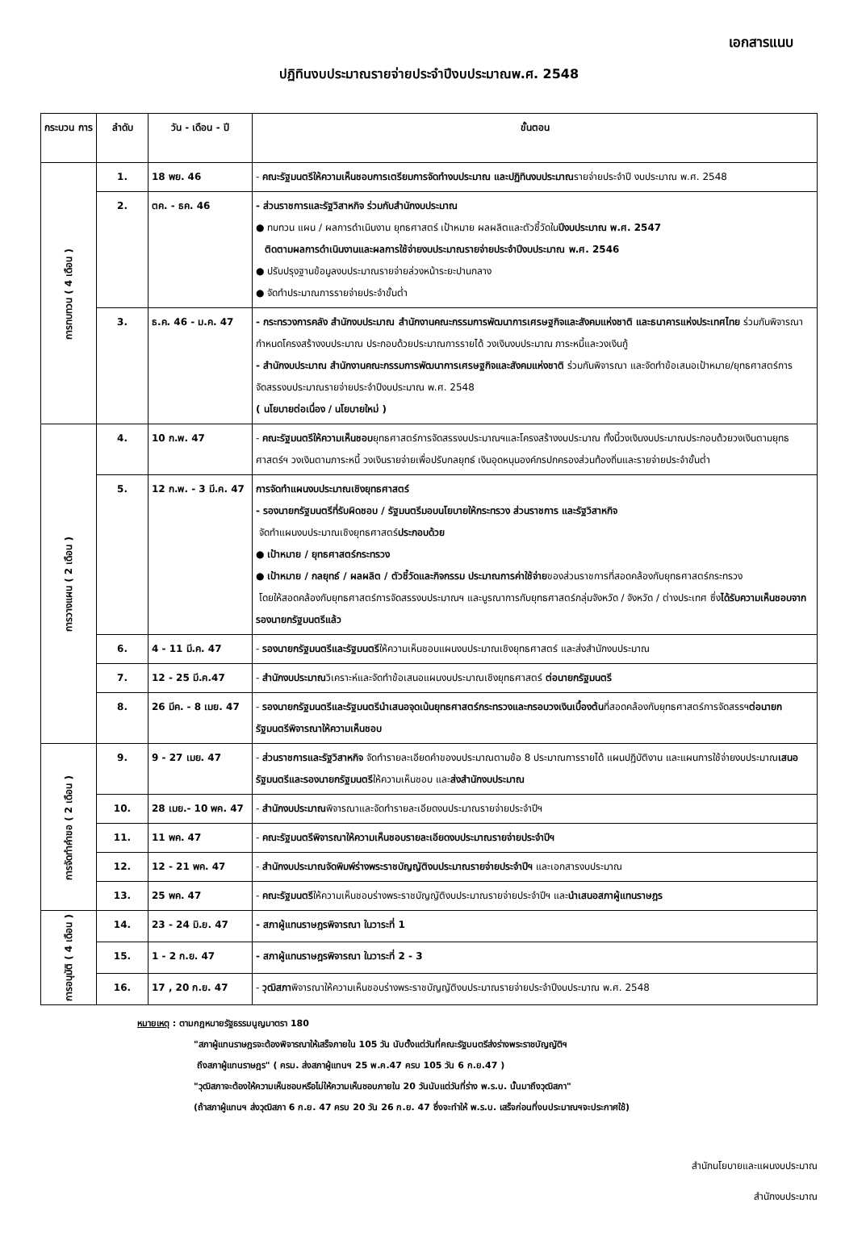เอกสารแนบ
ปฏิทินงบประมาณรายจ่ายประจำปีงบประมาณพ.ศ. 2548
| กระบวน การ | ลำดับ | วัน - เดือน - ปี | ขั้นตอน |
| --- | --- | --- | --- |
| การทบทวน ( 4 เดือน ) | 1. | 18 พย. 46 | - คณะรัฐมนตรีให้ความเห็นชอบการเตรียมการจัดทำงบประมาณ และปฏิทินงบประมาณ รายจ่ายประจำปี งบประมาณ พ.ศ. 2548 |
| | 2. | ตค. - ธค. 46 | - ส่วนราชการและรัฐวิสาหกิจ ร่วมกับสำนักงบประมาณ ● ทบทวน แผน / ผลการดำเนินงาน ยุทธศาสตร์ เป้าหมาย ผลผลิตและตัวชี้วัดใน ปีงบประมาณ พ.ศ. 2547 ติดตามผลการดำเนินงานและผลการใช้จ่ายงบประมาณรายจ่ายประจำปีงบประมาณ พ.ศ. 2546 ● ปรับปรุงฐานข้อมูลงบประมาณรายจ่ายล่วงหน้าระยะปานกลาง ● จัดทำประมาณการรายจ่ายประจำขั้นต่ำ |
| | 3. | ธ.ค. 46 - ม.ค. 47 | - กระทรวงการคลัง สำนักงบประมาณ สำนักงานคณะกรรมการพัฒนาการเศรษฐกิจและสังคมแห่งชาติ และธนาคารแห่งประเทศไทย ร่วมกันพิจารณากำหนดโครงสร้างงบประมาณ ประกอบด้วยประมาณการรายได้ วงเงินงบประมาณ ภาระหนี้และวงเงินกู้ - สำนักงบประมาณ สำนักงานคณะกรรมการพัฒนาการเศรษฐกิจและสังคมแห่งชาติ ร่วมกันพิจารณา และจัดทำข้อเสนอเป้าหมาย/ยุทธศาสตร์การจัดสรรงบประมาณรายจ่ายประจำปีงบประมาณ พ.ศ. 2548 ( นโยบายต่อเนื่อง / นโยบายใหม่ ) |
| การวางแผน ( 2 เดือน ) | 4. | 10 ก.พ. 47 | - คณะรัฐมนตรีให้ความเห็นชอบ ยุทธศาสตร์การจัดสรรงบประมาณฯและโครงสร้างงบประมาณ ทั้งนี้วงเงินงบประมาณประกอบด้วยวงเงินตามยุทธศาสตร์ฯ วงเงินตามภาระหนี้ วงเงินรายจ่ายเพื่อปรับกลยุทธ์ เงินอุดหนุนองค์กรปกครองส่วนท้องถิ่นและรายจ่ายประจำขั้นต่ำ |
| | 5. | 12 ก.พ. - 3 มี.ค. 47 | การจัดทำแผนงบประมาณเชิงยุทธศาสตร์ - รองนายกรัฐมนตรีที่รับผิดชอบ / รัฐมนตรีมอบนโยบายให้กระทรวง ส่วนราชการ และรัฐวิสาหกิจ จัดทำแผนงบประมาณเชิงยุทธศาสตร์ ประกอบด้วย ● เป้าหมาย / ยุทธศาสตร์กระทรวง ● เป้าหมาย / กลยุทธ์ / ผลผลิต / ตัวชี้วัดและกิจกรรม ประมาณการค่าใช้จ่าย ของส่วนราชการที่สอดคล้องกับยุทธศาสตร์กระทรวง โดยให้สอดคล้องกับยุทธศาสตร์การจัดสรรงบประมาณฯ และบูรณาการกับยุทธศาสตร์กลุ่มจังหวัด / จังหวัด / ต่างประเทศ ซึ่ง ได้รับความเห็นชอบจากรองนายกรัฐมนตรีแล้ว |
| | 6. | 4 - 11 มี.ค. 47 | - รองนายกรัฐมนตรีและรัฐมนตรี ให้ความเห็นชอบแผนงบประมาณเชิงยุทธศาสตร์ และส่งสำนักงบประมาณ |
| | 7. | 12 - 25 มี.ค.47 | - สำนักงบประมาณ วิเคราะห์และจัดทำข้อเสนอแผนงบประมาณเชิงยุทธศาสตร์ ต่อนายกรัฐมนตรี |
| | 8. | 26 มีค. - 8 เมย. 47 | - รองนายกรัฐมนตรีและรัฐมนตรีนำเสนอจุดเน้นยุทธศาสตร์กระทรวงและกรอบวงเงินเบื้องต้น ที่สอดคล้องกับยุทธศาสตร์การจัดสรรฯ ต่อนายกรัฐมนตรีพิจารณาให้ความเห็นชอบ |
| การจัดทำคำขอ ( 2 เดือน ) | 9. | 9 - 27 เมย. 47 | - ส่วนราชการและรัฐวิสาหกิจ จัดทำรายละเอียดคำของบประมาณตามข้อ 8 ประมาณการรายได้ แผนปฏิบัติงาน และแผนการใช้จ่ายงบประมาณ เสนอรัฐมนตรีและรองนายกรัฐมนตรี ให้ความเห็นชอบ และ ส่งสำนักงบประมาณ |
| | 10. | 28 เมย.- 10 พค. 47 | - สำนักงบประมาณ พิจารณาและจัดทำรายละเอียดงบประมาณรายจ่ายประจำปีฯ |
| | 11. | 11 พค. 47 | - คณะรัฐมนตรีพิจารณาให้ความเห็นชอบรายละเอียดงบประมาณรายจ่ายประจำปีฯ |
| | 12. | 12 - 21 พค. 47 | - สำนักงบประมาณจัดพิมพ์ร่างพระราชบัญญัติงบประมาณรายจ่ายประจำปีฯ และเอกสารงบประมาณ |
| | 13. | 25 พค. 47 | - คณะรัฐมนตรี ให้ความเห็นชอบร่างพระราชบัญญัติงบประมาณรายจ่ายประจำปีฯ และ นำเสนอสภาผู้แทนราษฎร |
| การอนุมัติ ( 4 เดือน ) | 14. | 23 - 24 มิ.ย. 47 | - สภาผู้แทนราษฎรพิจารณา ในวาระที่ 1 |
| | 15. | 1 - 2 ก.ย. 47 | - สภาผู้แทนราษฎรพิจารณา ในวาระที่ 2 - 3 |
| | 16. | 17 , 20 ก.ย. 47 | - วุฒิสภา พิจารณาให้ความเห็นชอบร่างพระราชบัญญัติงบประมาณรายจ่ายประจำปีงบประมาณ พ.ศ. 2548 |
หมายเหตุ : ตามกฎหมายรัฐธรรมนูญมาตรา 180
"สภาผู้แทนราษฎรจะต้องพิจารณาให้เสร็จภายใน 105 วัน นับตั้งแต่วันที่คณะรัฐมนตรีส่งร่างพระราชบัญญัติฯ
ถึงสภาผู้แทนราษฎร" ( ครม. ส่งสภาผู้แทนฯ 25 พ.ค.47 ครบ 105 วัน 6 ก.ย.47 )
"วุฒิสภาจะต้องให้ความเห็นชอบหรือไม่ให้ความเห็นชอบภายใน 20 วันนับแต่วันที่ร่าง พ.ร.บ. นั้นมาถึงวุฒิสภา"
(ถ้าสภาผู้แทนฯ ส่งวุฒิสภา 6 ก.ย. 47 ครบ 20 วัน 26 ก.ย. 47 ซึ่งจะทำให้ พ.ร.บ. เสร็จก่อนที่งบประมาณฯจะประกาศใช้)
สำนักนโยบายและแผนงบประมาณ
สำนักงบประมาณ